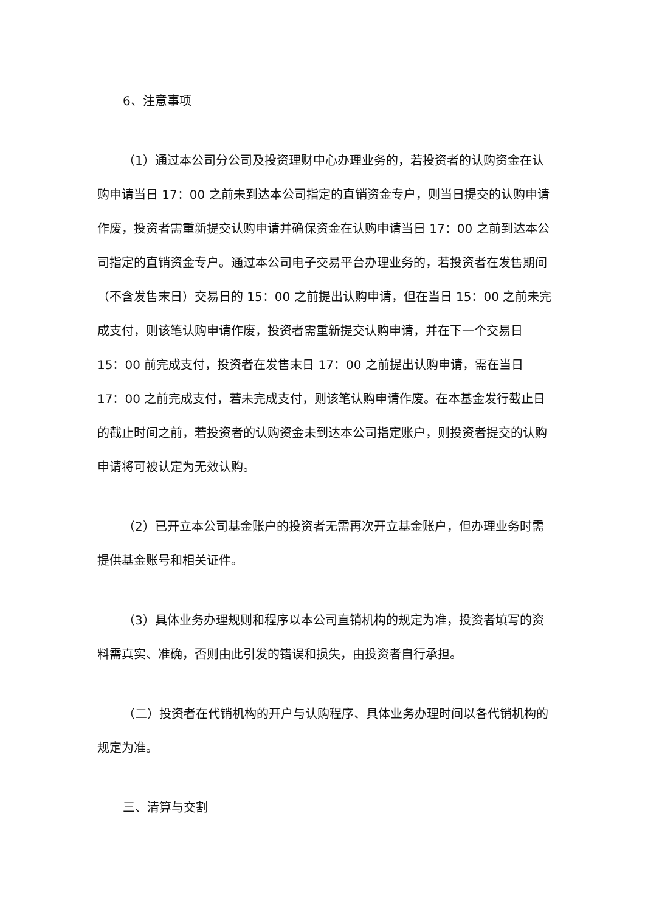6、注意事项
（1）通过本公司分公司及投资理财中心办理业务的，若投资者的认购资金在认购申请当日 17：00 之前未到达本公司指定的直销资金专户，则当日提交的认购申请作废，投资者需重新提交认购申请并确保资金在认购申请当日 17：00 之前到达本公司指定的直销资金专户。通过本公司电子交易平台办理业务的，若投资者在发售期间（不含发售末日）交易日的 15：00 之前提出认购申请，但在当日 15：00 之前未完成支付，则该笔认购申请作废，投资者需重新提交认购申请，并在下一个交易日 15：00 前完成支付，投资者在发售末日 17：00 之前提出认购申请，需在当日 17：00 之前完成支付，若未完成支付，则该笔认购申请作废。在本基金发行截止日的截止时间之前，若投资者的认购资金未到达本公司指定账户，则投资者提交的认购申请将可被认定为无效认购。
（2）已开立本公司基金账户的投资者无需再次开立基金账户，但办理业务时需提供基金账号和相关证件。
（3）具体业务办理规则和程序以本公司直销机构的规定为准，投资者填写的资料需真实、准确，否则由此引发的错误和损失，由投资者自行承担。
（二）投资者在代销机构的开户与认购程序、具体业务办理时间以各代销机构的规定为准。
三、清算与交割